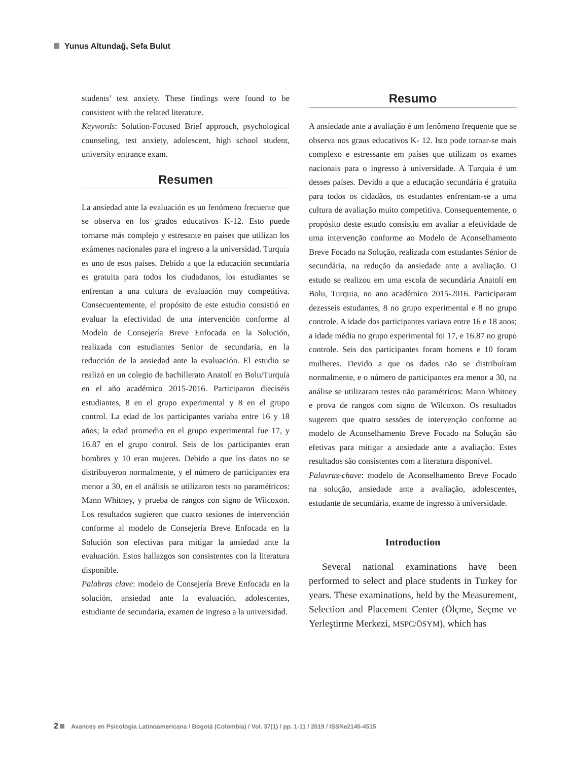Yunus Altundağ, Sefa Bulut
students’ test anxiety. These findings were found to be consistent with the related literature.
Keywords: Solution-Focused Brief approach, psychological counseling, test anxiety, adolescent, high school student, university entrance exam.
Resumen
La ansiedad ante la evaluación es un fenómeno frecuente que se observa en los grados educativos K-12. Esto puede tornarse más complejo y estresante en países que utilizan los exámenes nacionales para el ingreso a la universidad. Turquía es uno de esos países. Debido a que la educación secundaria es gratuita para todos los ciudadanos, los estudiantes se enfrentan a una cultura de evaluación muy competitiva. Consecuentemente, el propósito de este estudio consistió en evaluar la efectividad de una intervención conforme al Modelo de Consejería Breve Enfocada en la Solución, realizada con estudiantes Senior de secundaria, en la reducción de la ansiedad ante la evaluación. El estudio se realizó en un colegio de bachillerato Anatolí en Bolu/Turquía en el año académico 2015-2016. Participaron dieciséis estudiantes, 8 en el grupo experimental y 8 en el grupo control. La edad de los participantes variaba entre 16 y 18 años; la edad promedio en el grupo experimental fue 17, y 16.87 en el grupo control. Seis de los participantes eran hombres y 10 eran mujeres. Debido a que los datos no se distribuyeron normalmente, y el número de participantes era menor a 30, en el análisis se utilizaron tests no paramétricos: Mann Whitney, y prueba de rangos con signo de Wilcoxon. Los resultados sugieren que cuatro sesiones de intervención conforme al modelo de Consejería Breve Enfocada en la Solución son efectivas para mitigar la ansiedad ante la evaluación. Estos hallazgos son consistentes con la literatura disponible.
Palabras clave: modelo de Consejería Breve Enfocada en la solución, ansiedad ante la evaluación, adolescentes, estudiante de secundaria, examen de ingreso a la universidad.
Resumo
A ansiedade ante a avaliação é um fenômeno frequente que se observa nos graus educativos K- 12. Isto pode tornar-se mais complexo e estressante em países que utilizam os exames nacionais para o ingresso à universidade. A Turquia é um desses países. Devido a que a educação secundária é gratuita para todos os cidadãos, os estudantes enfrentam-se a uma cultura de avaliação muito competitiva. Consequentemente, o propósito deste estudo consistiu em avaliar a efetividade de uma intervenção conforme ao Modelo de Aconselhamento Breve Focado na Solução, realizada com estudantes Sénior de secundária, na redução da ansiedade ante a avaliação. O estudo se realizou em uma escola de secundária Anatolí em Bolu, Turquia, no ano acadêmico 2015-2016. Participaram dezesseis estudantes, 8 no grupo experimental e 8 no grupo controle. A idade dos participantes variava entre 16 e 18 anos; a idade média no grupo experimental foi 17, e 16.87 no grupo controle. Seis dos participantes foram homens e 10 foram mulheres. Devido a que os dados não se distribuíram normalmente, e o número de participantes era menor a 30, na análise se utilizaram testes não paramétricos: Mann Whitney e prova de rangos com signo de Wilcoxon. Os resultados sugerem que quatro sessões de intervenção conforme ao modelo de Aconselhamento Breve Focado na Solução são efetivas para mitigar a ansiedade ante a avaliação. Estes resultados são consistentes com a literatura disponível.
Palavras-chave: modelo de Aconselhamento Breve Focado na solução, ansiedade ante a avaliação, adolescentes, estudante de secundária, exame de ingresso à universidade.
Introduction
Several national examinations have been performed to select and place students in Turkey for years. These examinations, held by the Measurement, Selection and Placement Center (Ölçme, Seçme ve Yerleştirme Merkezi, MSPC/ÖSYM), which has
2 Avances en Psicología Latinoamericana / Bogotá (Colombia) / Vol. 37(1) / pp. 1-11 / 2019 / ISSNe2145-4515